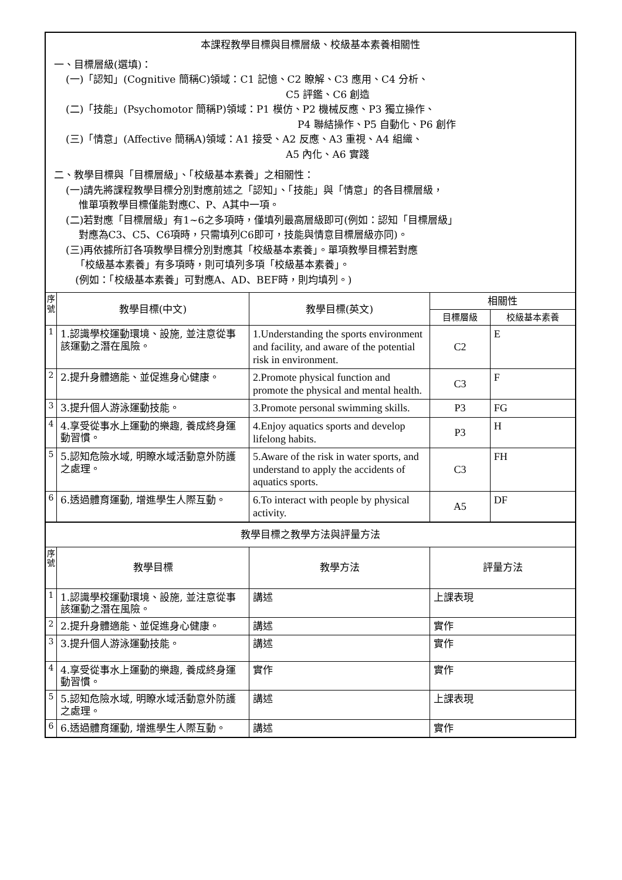| 本課程教學目標與目標層級、校級基本素養相關性 一、目標層級(選填)： (一)「認知」(Cognitive 簡稱C)領域：C1 記憶、C2 瞭解、C3 應用、C4 分析、 C5 評鑑、C6 創造 (二)「技能」(Psychomotor 簡稱P)領域：P1 模仿、P2 機械反應、P3 獨立操作、 P4 聯結操作、P5 自動化、P6 創作 (三)「情意」(Affective 簡稱A)領域：A1 接受、A2 反應、A3 重視、A4 組織、 A5 內化、A6 實踐 二、教學目標與「目標層級」、「校級基本素養」之相關性： (一)請先將課程教學目標分別對應前述之「認知」、「技能」與「情意」的各目標層級， 惟單項教學目標僅能對應C、P、A其中一項。 (二)若對應「目標層級」有1~6之多項時，僅填列最高層級即可(例如：認知「目標層級」 對應為C3、C5、C6項時，只需填列C6即可，技能與情意目標層級亦同)。 (三)再依據所訂各項教學目標分別對應其「校級基本素養」。單項教學目標若對應 「校級基本素養」有多項時，則可填列多項「校級基本素養」。 (例如：「校級基本素養」可對應A、AD、BEF時，則均填列。) | | | | |
| 序號 | 教學目標(中文) | 教學目標(英文) | 相關性 | |
| | | | 目標層級 | 校級基本素養 |
| 1 | 1.認識學校運動環境、設施, 並注意從事該運動之潛在風險。 | 1.Understanding the sports environment and facility, and aware of the potential risk in environment. | C2 | E |
| 2 | 2.提升身體適能、並促進身心健康。 | 2.Promote physical function and promote the physical and mental health. | C3 | F |
| 3 | 3.提升個人游泳運動技能。 | 3.Promote personal swimming skills. | P3 | FG |
| 4 | 4.享受從事水上運動的樂趣, 養成終身運動習慣。 | 4.Enjoy aquatics sports and develop lifelong habits. | P3 | H |
| 5 | 5.認知危險水域, 明瞭水域活動意外防護之處理。 | 5.Aware of the risk in water sports, and understand to apply the accidents of aquatics sports. | C3 | FH |
| 6 | 6.透過體育運動, 增進學生人際互動。 | 6.To interact with people by physical activity. | A5 | DF |
| 教學目標之教學方法與評量方法 | | | | |
| 序號 | 教學目標 | 教學方法 | 評量方法 | |
| 1 | 1.認識學校運動環境、設施, 並注意從事該運動之潛在風險。 | 講述 | 上課表現 | |
| 2 | 2.提升身體適能、並促進身心健康。 | 講述 | 實作 | |
| 3 | 3.提升個人游泳運動技能。 | 講述 | 實作 | |
| 4 | 4.享受從事水上運動的樂趣, 養成終身運動習慣。 | 實作 | 實作 | |
| 5 | 5.認知危險水域, 明瞭水域活動意外防護之處理。 | 講述 | 上課表現 | |
| 6 | 6.透過體育運動, 增進學生人際互動。 | 講述 | 實作 | |